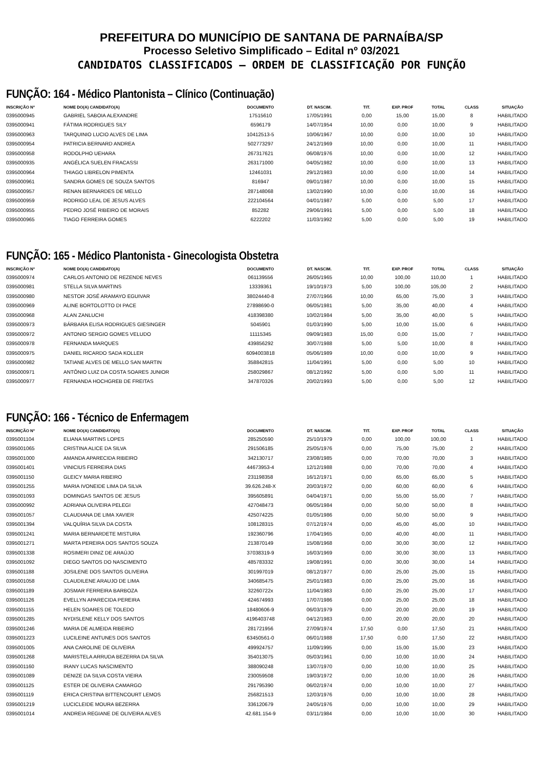PREFEITURA DO MUNICÍPIO DE SANTANA DE PARNAÍBA/SP
Processo Seletivo Simplificado – Edital nº 03/2021
CANDIDATOS CLASSIFICADOS – ORDEM DE CLASSIFICAÇÃO POR FUNÇÃO
FUNÇÃO: 164 - Médico Plantonista – Clínico (Continuação)
| INSCRIÇÃO Nº | NOME DO(A) CANDIDATO(A) | DOCUMENTO | DT. NASCIM. | TIT. | EXP. PROF | TOTAL | CLASS | SITUAÇÃO |
| --- | --- | --- | --- | --- | --- | --- | --- | --- |
| 0395000945 | GABRIEL SABOIA ALEXANDRE | 17515610 | 17/05/1991 | 0,00 | 15,00 | 15,00 | 8 | HABILITADO |
| 0395000941 | FÁTIMA RODRIGUES SILY | 6596179 | 14/07/1954 | 10,00 | 0,00 | 10,00 | 9 | HABILITADO |
| 0395000963 | TARQUINIO LUCIO ALVES DE LIMA | 10412513-5 | 10/06/1967 | 10,00 | 0,00 | 10,00 | 10 | HABILITADO |
| 0395000954 | PATRICIA BERNARD ANDREA | 502773297 | 24/12/1969 | 10,00 | 0,00 | 10,00 | 11 | HABILITADO |
| 0395000958 | RODOLPHO UEHARA | 267317621 | 06/08/1976 | 10,00 | 0,00 | 10,00 | 12 | HABILITADO |
| 0395000935 | ANGÉLICA SUELEN FRACASSI | 263171000 | 04/05/1982 | 10,00 | 0,00 | 10,00 | 13 | HABILITADO |
| 0395000964 | THIAGO LIBRELON PIMENTA | 12461031 | 29/12/1983 | 10,00 | 0,00 | 10,00 | 14 | HABILITADO |
| 0395000961 | SANDRA GOMES DE SOUZA SANTOS | 816947 | 09/01/1987 | 10,00 | 0,00 | 10,00 | 15 | HABILITADO |
| 0395000957 | RENAN BERNARDES DE MELLO | 287148068 | 13/02/1990 | 10,00 | 0,00 | 10,00 | 16 | HABILITADO |
| 0395000959 | RODRIGO LEAL DE JESUS ALVES | 222104564 | 04/01/1987 | 5,00 | 0,00 | 5,00 | 17 | HABILITADO |
| 0395000955 | PEDRO JOSÉ RIBEIRO DE MORAIS | 852282 | 29/06/1991 | 5,00 | 0,00 | 5,00 | 18 | HABILITADO |
| 0395000965 | TIAGO FERREIRA GOMES | 6222202 | 11/03/1992 | 5,00 | 0,00 | 5,00 | 19 | HABILITADO |
FUNÇÃO: 165 - Médico Plantonista - Ginecologista Obstetra
| INSCRIÇÃO Nº | NOME DO(A) CANDIDATO(A) | DOCUMENTO | DT. NASCIM. | TIT. | EXP. PROF | TOTAL | CLASS | SITUAÇÃO |
| --- | --- | --- | --- | --- | --- | --- | --- | --- |
| 0395000974 | CARLOS ANTONIO DE REZENDE NEVES | 061139556 | 26/05/1965 | 10,00 | 100,00 | 110,00 | 1 | HABILITADO |
| 0395000981 | STELLA SILVA MARTINS | 13339361 | 19/10/1973 | 5,00 | 100,00 | 105,00 | 2 | HABILITADO |
| 0395000980 | NESTOR JOSÉ ARAMAYO EGUIVAR | 38024440-8 | 27/07/1966 | 10,00 | 65,00 | 75,00 | 3 | HABILITADO |
| 0395000969 | ALINE BORTOLOTTO DI PACE | 27898690-0 | 06/05/1981 | 5,00 | 35,00 | 40,00 | 4 | HABILITADO |
| 0395000968 | ALAN ZANLUCHI | 418398380 | 10/02/1984 | 5,00 | 35,00 | 40,00 | 5 | HABILITADO |
| 0395000973 | BÁRBARA ELISA RODRIGUES GIESINGER | 5045901 | 01/03/1990 | 5,00 | 10,00 | 15,00 | 6 | HABILITADO |
| 0395000972 | ANTONIO SERGIO GOMES VELUDO | 11115345 | 09/09/1983 | 15,00 | 0,00 | 15,00 | 7 | HABILITADO |
| 0395000978 | FERNANDA MARQUES | 439856292 | 30/07/1988 | 5,00 | 5,00 | 10,00 | 8 | HABILITADO |
| 0395000975 | DANIEL RICARDO SADA KOLLER | 6094003818 | 05/06/1989 | 10,00 | 0,00 | 10,00 | 9 | HABILITADO |
| 0395000982 | TATIANE ALVES DE MELLO SAN MARTIN | 358842815 | 11/04/1991 | 5,00 | 0,00 | 5,00 | 10 | HABILITADO |
| 0395000971 | ANTÔNIO LUIZ DA COSTA SOARES JUNIOR | 258029867 | 08/12/1992 | 5,00 | 0,00 | 5,00 | 11 | HABILITADO |
| 0395000977 | FERNANDA HOCHGREB DE FREITAS | 347870326 | 20/02/1993 | 5,00 | 0,00 | 5,00 | 12 | HABILITADO |
FUNÇÃO: 166 - Técnico de Enfermagem
| INSCRIÇÃO Nº | NOME DO(A) CANDIDATO(A) | DOCUMENTO | DT. NASCIM. | TIT. | EXP. PROF | TOTAL | CLASS | SITUAÇÃO |
| --- | --- | --- | --- | --- | --- | --- | --- | --- |
| 0395001104 | ELIANA MARTINS LOPES | 285250590 | 25/10/1979 | 0,00 | 100,00 | 100,00 | 1 | HABILITADO |
| 0395001065 | CRISTINA ALICE DA SILVA | 291506185 | 25/05/1976 | 0,00 | 75,00 | 75,00 | 2 | HABILITADO |
| 0395001000 | AMANDA APARECIDA RIBEIRO | 342130717 | 23/08/1985 | 0,00 | 70,00 | 70,00 | 3 | HABILITADO |
| 0395001401 | VINICIUS FERREIRA DIAS | 44673953-4 | 12/12/1988 | 0,00 | 70,00 | 70,00 | 4 | HABILITADO |
| 0395001150 | GLEICY MARIA RIBEIRO | 231198358 | 16/12/1971 | 0,00 | 65,00 | 65,00 | 5 | HABILITADO |
| 0395001255 | MARIA IVONEIDE LIMA DA SILVA | 39.626.248-X | 20/03/1972 | 0,00 | 60,00 | 60,00 | 6 | HABILITADO |
| 0395001093 | DOMINGAS SANTOS DE JESUS | 395605891 | 04/04/1971 | 0,00 | 55,00 | 55,00 | 7 | HABILITADO |
| 0395000992 | ADRIANA OLIVEIRA PELEGI | 427048473 | 06/05/1984 | 0,00 | 50,00 | 50,00 | 8 | HABILITADO |
| 0395001057 | CLAUDIANA DE LIMA XAVIER | 425074225 | 01/05/1986 | 0,00 | 50,00 | 50,00 | 9 | HABILITADO |
| 0395001394 | VALQUÍRIA SILVA DA COSTA | 108128315 | 07/12/1974 | 0,00 | 45,00 | 45,00 | 10 | HABILITADO |
| 0395001241 | MARIA BERNARDETE MISTURA | 192360796 | 17/04/1965 | 0,00 | 40,00 | 40,00 | 11 | HABILITADO |
| 0395001271 | MARTA PEREIRA DOS SANTOS SOUZA | 213870149 | 15/08/1968 | 0,00 | 30,00 | 30,00 | 12 | HABILITADO |
| 0395001338 | ROSIMERI DINIZ DE ARAÚJO | 37038319-9 | 16/03/1969 | 0,00 | 30,00 | 30,00 | 13 | HABILITADO |
| 0395001092 | DIEGO SANTOS DO NASCIMENTO | 485783332 | 19/08/1991 | 0,00 | 30,00 | 30,00 | 14 | HABILITADO |
| 0395001188 | JOSILENE DOS SANTOS OLIVEIRA | 301997019 | 08/12/1977 | 0,00 | 25,00 | 25,00 | 15 | HABILITADO |
| 0395001058 | CLAUDILENE ARAUJO DE LIMA | 340685475 | 25/01/1983 | 0,00 | 25,00 | 25,00 | 16 | HABILITADO |
| 0395001189 | JOSMAR FERREIRA BARBOZA | 32260722x | 11/04/1983 | 0,00 | 25,00 | 25,00 | 17 | HABILITADO |
| 0395001126 | EVELLYN APARECIDA PEREIRA | 424674993 | 17/07/1986 | 0,00 | 25,00 | 25,00 | 18 | HABILITADO |
| 0395001155 | HELEN SOARES DE TOLEDO | 18480606-9 | 06/03/1979 | 0,00 | 20,00 | 20,00 | 19 | HABILITADO |
| 0395001285 | NYDISLENE KELLY DOS SANTOS | 4196403748 | 04/12/1983 | 0,00 | 20,00 | 20,00 | 20 | HABILITADO |
| 0395001246 | MARIA DE ALMEIDA RIBEIRO | 281721956 | 27/09/1974 | 17,50 | 0,00 | 17,50 | 21 | HABILITADO |
| 0395001223 | LUCILEINE ANTUNES DOS SANTOS | 63450561-0 | 06/01/1988 | 17,50 | 0,00 | 17,50 | 22 | HABILITADO |
| 0395001005 | ANA CAROLINE DE OLIVEIRA | 499924757 | 11/09/1995 | 0,00 | 15,00 | 15,00 | 23 | HABILITADO |
| 0395001268 | MARISTELA ARRUDA BEZERRA DA SILVA | 354013075 | 05/03/1961 | 0,00 | 10,00 | 10,00 | 24 | HABILITADO |
| 0395001160 | IRANY LUCAS NASCIMENTO | 388090248 | 13/07/1970 | 0,00 | 10,00 | 10,00 | 25 | HABILITADO |
| 0395001089 | DENIZE DA SILVA COSTA VIEIRA | 230059508 | 19/03/1972 | 0,00 | 10,00 | 10,00 | 26 | HABILITADO |
| 0395001125 | ESTER DE OLIVEIRA CAMARGO | 291795390 | 06/02/1974 | 0,00 | 10,00 | 10,00 | 27 | HABILITADO |
| 0395001119 | ERICA CRISTINA BITTENCOURT LEMOS | 256821513 | 12/03/1976 | 0,00 | 10,00 | 10,00 | 28 | HABILITADO |
| 0395001219 | LUCICLEIDE MOURA BEZERRA | 336120679 | 24/05/1976 | 0,00 | 10,00 | 10,00 | 29 | HABILITADO |
| 0395001014 | ANDREIA REGIANE DE OLIVEIRA ALVES | 42.681.154-9 | 03/11/1984 | 0,00 | 10,00 | 10,00 | 30 | HABILITADO |